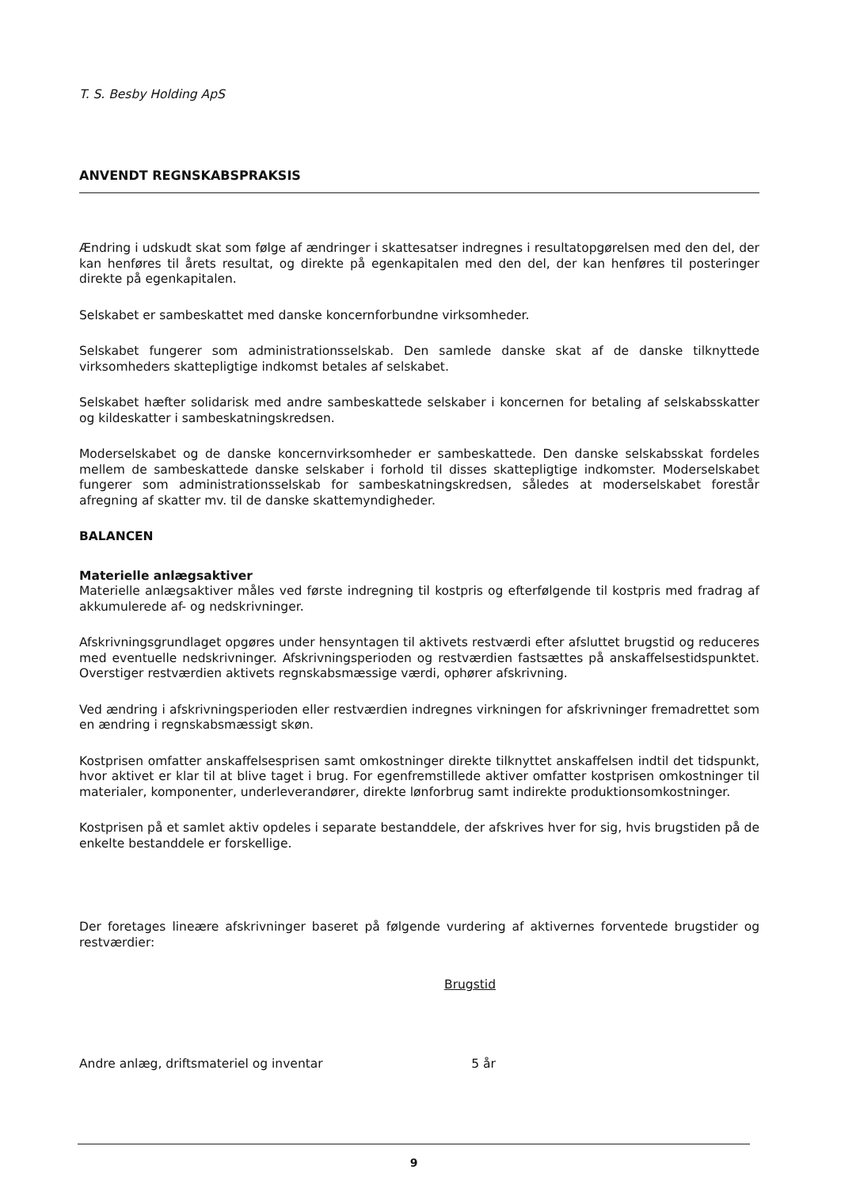T. S. Besby Holding ApS
ANVENDT REGNSKABSPRAKSIS
Ændring i udskudt skat som følge af ændringer i skattesatser indregnes i resultatopgørelsen med den del, der kan henføres til årets resultat, og direkte på egenkapitalen med den del, der kan henføres til posteringer direkte på egenkapitalen.
Selskabet er sambeskattet med danske koncernforbundne virksomheder.
Selskabet fungerer som administrationsselskab. Den samlede danske skat af de danske tilknyttede virksomheders skattepligtige indkomst betales af selskabet.
Selskabet hæfter solidarisk med andre sambeskattede selskaber i koncernen for betaling af selskabsskatter og kildeskatter i sambeskatningskredsen.
Moderselskabet og de danske koncernvirksomheder er sambeskattede. Den danske selskabsskat fordeles mellem de sambeskattede danske selskaber i forhold til disses skattepligtige indkomster. Moderselskabet fungerer som administrationsselskab for sambeskatningskredsen, således at moderselskabet forestår afregning af skatter mv. til de danske skattemyndigheder.
BALANCEN
Materielle anlægsaktiver
Materielle anlægsaktiver måles ved første indregning til kostpris og efterfølgende til kostpris med fradrag af akkumulerede af- og nedskrivninger.
Afskrivningsgrundlaget opgøres under hensyntagen til aktivets restværdi efter afsluttet brugstid og reduceres med eventuelle nedskrivninger. Afskrivningsperioden og restværdien fastsættes på anskaffelsestidspunktet. Overstiger restværdien aktivets regnskabsmæssige værdi, ophører afskrivning.
Ved ændring i afskrivningsperioden eller restværdien indregnes virkningen for afskrivninger fremadrettet som en ændring i regnskabsmæssigt skøn.
Kostprisen omfatter anskaffelsesprisen samt omkostninger direkte tilknyttet anskaffelsen indtil det tidspunkt, hvor aktivet er klar til at blive taget i brug. For egenfremstillede aktiver omfatter kostprisen omkostninger til materialer, komponenter, underleverandører, direkte lønforbrug samt indirekte produktionsomkostninger.
Kostprisen på et samlet aktiv opdeles i separate bestanddele, der afskrives hver for sig, hvis brugstiden på de enkelte bestanddele er forskellige.
Der foretages lineære afskrivninger baseret på følgende vurdering af aktivernes forventede brugstider og restværdier:
| | Brugstid |
| --- | --- |
| Andre anlæg, driftsmateriel og inventar | 5 år |
9